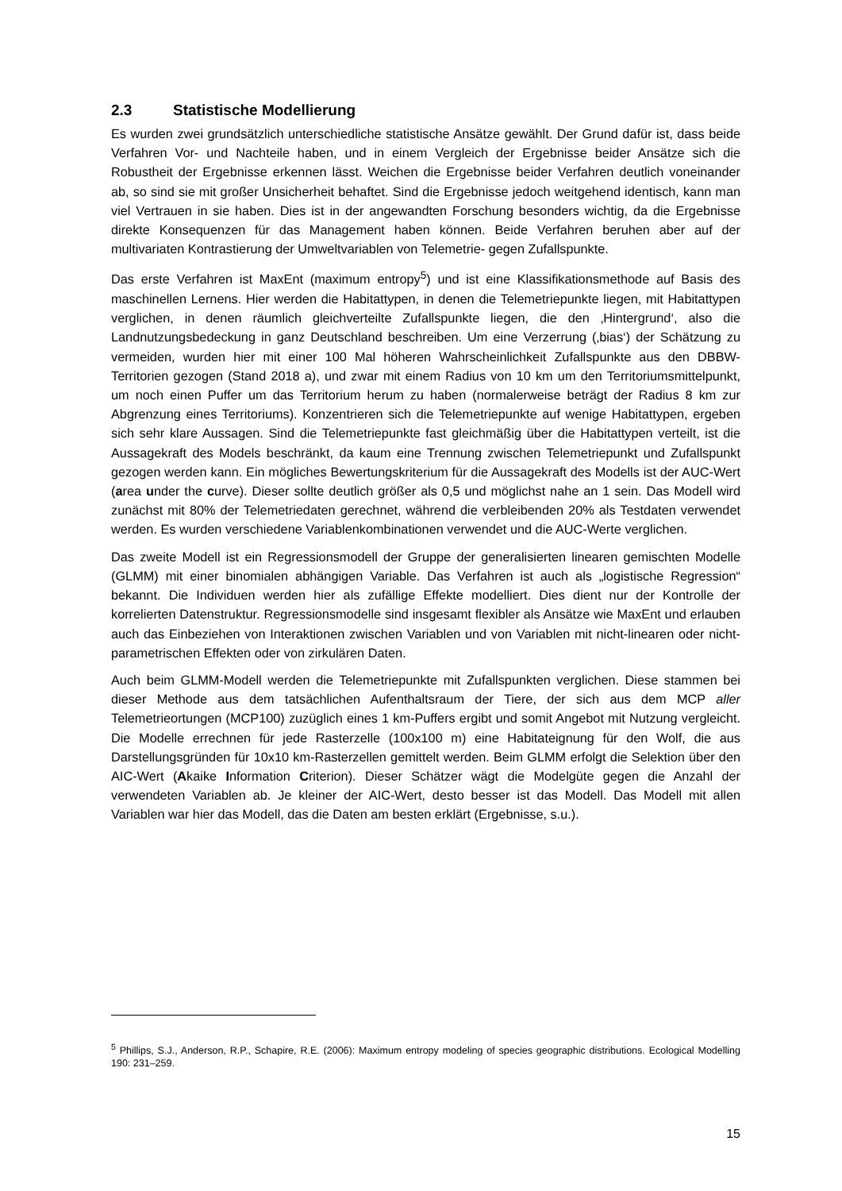2.3 Statistische Modellierung
Es wurden zwei grundsätzlich unterschiedliche statistische Ansätze gewählt. Der Grund dafür ist, dass beide Verfahren Vor- und Nachteile haben, und in einem Vergleich der Ergebnisse beider Ansätze sich die Robustheit der Ergebnisse erkennen lässt. Weichen die Ergebnisse beider Verfahren deutlich voneinander ab, so sind sie mit großer Unsicherheit behaftet. Sind die Ergebnisse jedoch weitgehend identisch, kann man viel Vertrauen in sie haben. Dies ist in der angewandten Forschung besonders wichtig, da die Ergebnisse direkte Konsequenzen für das Management haben können. Beide Verfahren beruhen aber auf der multivariaten Kontrastierung der Umweltvariablen von Telemetrie- gegen Zufallspunkte.
Das erste Verfahren ist MaxEnt (maximum entropy<sup>5</sup>) und ist eine Klassifikationsmethode auf Basis des maschinellen Lernens. Hier werden die Habitattypen, in denen die Telemetriepunkte liegen, mit Habitattypen verglichen, in denen räumlich gleichverteilte Zufallspunkte liegen, die den ‚Hintergrund‘, also die Landnutzungsbedeckung in ganz Deutschland beschreiben. Um eine Verzerrung (‚bias‘) der Schätzung zu vermeiden, wurden hier mit einer 100 Mal höheren Wahrscheinlichkeit Zufallspunkte aus den DBBW-Territorien gezogen (Stand 2018 a), und zwar mit einem Radius von 10 km um den Territoriumsmittelpunkt, um noch einen Puffer um das Territorium herum zu haben (normalerweise beträgt der Radius 8 km zur Abgrenzung eines Territoriums). Konzentrieren sich die Telemetriepunkte auf wenige Habitattypen, ergeben sich sehr klare Aussagen. Sind die Telemetriepunkte fast gleichmäßig über die Habitattypen verteilt, ist die Aussagekraft des Models beschränkt, da kaum eine Trennung zwischen Telemetriepunkt und Zufallspunkt gezogen werden kann. Ein mögliches Bewertungskriterium für die Aussagekraft des Modells ist der AUC-Wert (area under the curve). Dieser sollte deutlich größer als 0,5 und möglichst nahe an 1 sein. Das Modell wird zunächst mit 80% der Telemetriedaten gerechnet, während die verbleibenden 20% als Testdaten verwendet werden. Es wurden verschiedene Variablenkombinationen verwendet und die AUC-Werte verglichen.
Das zweite Modell ist ein Regressionsmodell der Gruppe der generalisierten linearen gemischten Modelle (GLMM) mit einer binomialen abhängigen Variable. Das Verfahren ist auch als „logistische Regression“ bekannt. Die Individuen werden hier als zufällige Effekte modelliert. Dies dient nur der Kontrolle der korrelierten Datenstruktur. Regressionsmodelle sind insgesamt flexibler als Ansätze wie MaxEnt und erlauben auch das Einbeziehen von Interaktionen zwischen Variablen und von Variablen mit nicht-linearen oder nicht-parametrischen Effekten oder von zirkulären Daten.
Auch beim GLMM-Modell werden die Telemetriepunkte mit Zufallspunkten verglichen. Diese stammen bei dieser Methode aus dem tatsächlichen Aufenthaltsraum der Tiere, der sich aus dem MCP aller Telemetrieortungen (MCP100) zuzüglich eines 1 km-Puffers ergibt und somit Angebot mit Nutzung vergleicht. Die Modelle errechnen für jede Rasterzelle (100x100 m) eine Habitateignung für den Wolf, die aus Darstellungsgründen für 10x10 km-Rasterzellen gemittelt werden. Beim GLMM erfolgt die Selektion über den AIC-Wert (Akaike Information Criterion). Dieser Schätzer wägt die Modelgüte gegen die Anzahl der verwendeten Variablen ab. Je kleiner der AIC-Wert, desto besser ist das Modell. Das Modell mit allen Variablen war hier das Modell, das die Daten am besten erklärt (Ergebnisse, s.u.).
<sup>5</sup> Phillips, S.J., Anderson, R.P., Schapire, R.E. (2006): Maximum entropy modeling of species geographic distributions. Ecological Modelling 190: 231–259.
15